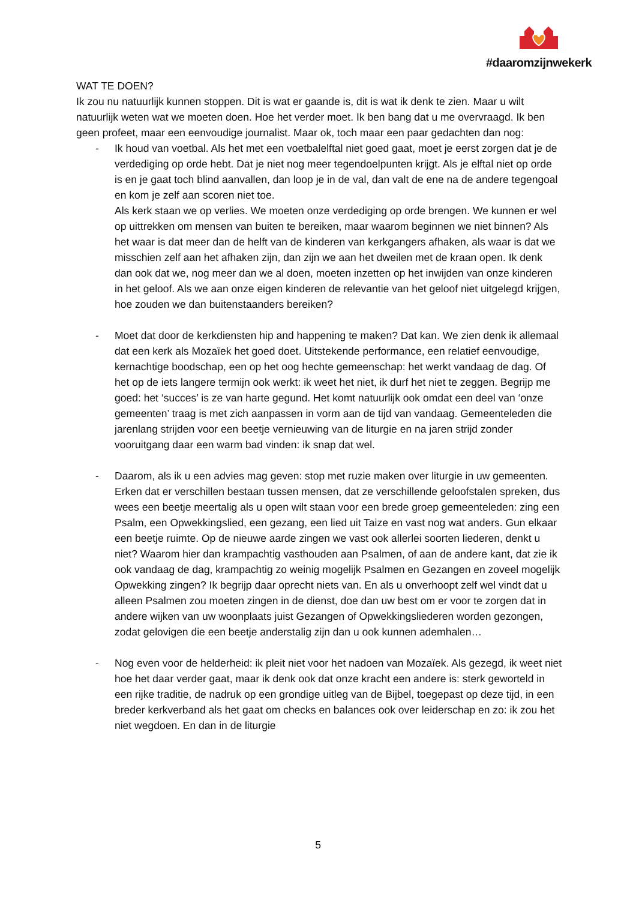#daaromzijnwekerk
WAT TE DOEN?
Ik zou nu natuurlijk kunnen stoppen. Dit is wat er gaande is, dit is wat ik denk te zien. Maar u wilt natuurlijk weten wat we moeten doen. Hoe het verder moet. Ik ben bang dat u me overvraagd. Ik ben geen profeet, maar een eenvoudige journalist. Maar ok, toch maar een paar gedachten dan nog:
- Ik houd van voetbal. Als het met een voetbalelftal niet goed gaat, moet je eerst zorgen dat je de verdediging op orde hebt. Dat je niet nog meer tegendoelpunten krijgt. Als je elftal niet op orde is en je gaat toch blind aanvallen, dan loop je in de val, dan valt de ene na de andere tegengoal en kom je zelf aan scoren niet toe.
Als kerk staan we op verlies. We moeten onze verdediging op orde brengen. We kunnen er wel op uittrekken om mensen van buiten te bereiken, maar waarom beginnen we niet binnen? Als het waar is dat meer dan de helft van de kinderen van kerkgangers afhaken, als waar is dat we misschien zelf aan het afhaken zijn, dan zijn we aan het dweilen met de kraan open. Ik denk dan ook dat we, nog meer dan we al doen, moeten inzetten op het inwijden van onze kinderen in het geloof. Als we aan onze eigen kinderen de relevantie van het geloof niet uitgelegd krijgen, hoe zouden we dan buitenstaanders bereiken?
- Moet dat door de kerkdiensten hip and happening te maken? Dat kan. We zien denk ik allemaal dat een kerk als Mozaïek het goed doet. Uitstekende performance, een relatief eenvoudige, kernachtige boodschap, een op het oog hechte gemeenschap: het werkt vandaag de dag. Of het op de iets langere termijn ook werkt: ik weet het niet, ik durf het niet te zeggen. Begrijp me goed: het ‘succes’ is ze van harte gegund. Het komt natuurlijk ook omdat een deel van ‘onze gemeenten’ traag is met zich aanpassen in vorm aan de tijd van vandaag. Gemeenteleden die jarenlang strijden voor een beetje vernieuwing van de liturgie en na jaren strijd zonder vooruitgang daar een warm bad vinden: ik snap dat wel.
- Daarom, als ik u een advies mag geven: stop met ruzie maken over liturgie in uw gemeenten. Erken dat er verschillen bestaan tussen mensen, dat ze verschillende geloofstalen spreken, dus wees een beetje meertalig als u open wilt staan voor een brede groep gemeenteleden: zing een Psalm, een Opwekkingslied, een gezang, een lied uit Taize en vast nog wat anders. Gun elkaar een beetje ruimte. Op de nieuwe aarde zingen we vast ook allerlei soorten liederen, denkt u niet? Waarom hier dan krampachtig vasthouden aan Psalmen, of aan de andere kant, dat zie ik ook vandaag de dag, krampachtig zo weinig mogelijk Psalmen en Gezangen en zoveel mogelijk Opwekking zingen? Ik begrijp daar oprecht niets van. En als u onverhoopt zelf wel vindt dat u alleen Psalmen zou moeten zingen in de dienst, doe dan uw best om er voor te zorgen dat in andere wijken van uw woonplaats juist Gezangen of Opwekkingsliederen worden gezongen, zodat gelovigen die een beetje anderstalig zijn dan u ook kunnen ademhalen…
- Nog even voor de helderheid: ik pleit niet voor het nadoen van Mozaïek. Als gezegd, ik weet niet hoe het daar verder gaat, maar ik denk ook dat onze kracht een andere is: sterk geworteld in een rijke traditie, de nadruk op een grondige uitleg van de Bijbel, toegepast op deze tijd, in een breder kerkverband als het gaat om checks en balances ook over leiderschap en zo: ik zou het niet wegdoen. En dan in de liturgie
5